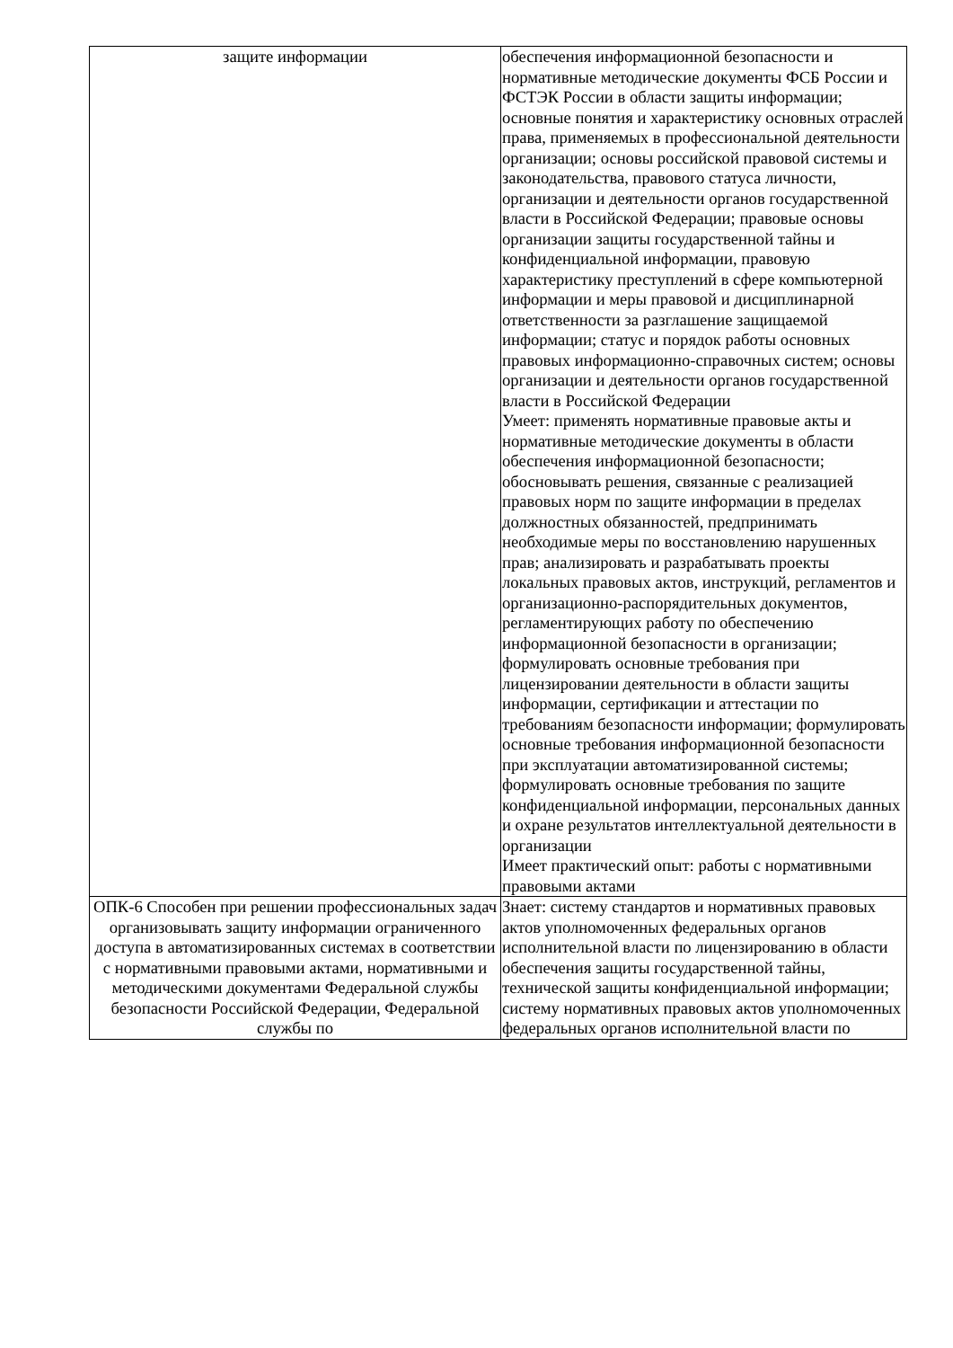| защите информации | обеспечения информационной безопасности и нормативные методические документы ФСБ России и ФСТЭК России в области защиты информации; основные понятия и характеристику основных отраслей права, применяемых в профессиональной деятельности организации; основы российской правовой системы и законодательства, правового статуса личности, организации и деятельности органов государственной власти в Российской Федерации; правовые основы организации защиты государственной тайны и конфиденциальной информации, правовую характеристику преступлений в сфере компьютерной информации и меры правовой и дисциплинарной ответственности за разглашение защищаемой информации; статус и порядок работы основных правовых информационно-справочных систем; основы организации и деятельности органов государственной власти в Российской Федерации Умеет: применять нормативные правовые акты и нормативные методические документы в области обеспечения информационной безопасности; обосновывать решения, связанные с реализацией правовых норм по защите информации в пределах должностных обязанностей, предпринимать необходимые меры по восстановлению нарушенных прав; анализировать и разрабатывать проекты локальных правовых актов, инструкций, регламентов и организационно-распорядительных документов, регламентирующих работу по обеспечению информационной безопасности в организации; формулировать основные требования при лицензировании деятельности в области защиты информации, сертификации и аттестации по требованиям безопасности информации; формулировать основные требования информационной безопасности при эксплуатации автоматизированной системы; формулировать основные требования по защите конфиденциальной информации, персональных данных и охране результатов интеллектуальной деятельности в организации Имеет практический опыт: работы с нормативными правовыми актами |
| ОПК-6 Способен при решении профессиональных задач организовывать защиту информации ограниченного доступа в автоматизированных системах в соответствии с нормативными правовыми актами, нормативными и методическими документами Федеральной службы безопасности Российской Федерации, Федеральной службы по | Знает: систему стандартов и нормативных правовых актов уполномоченных федеральных органов исполнительной власти по лицензированию в области обеспечения защиты государственной тайны, технической защиты конфиденциальной информации; систему нормативных правовых актов уполномоченных федеральных органов исполнительной власти по |